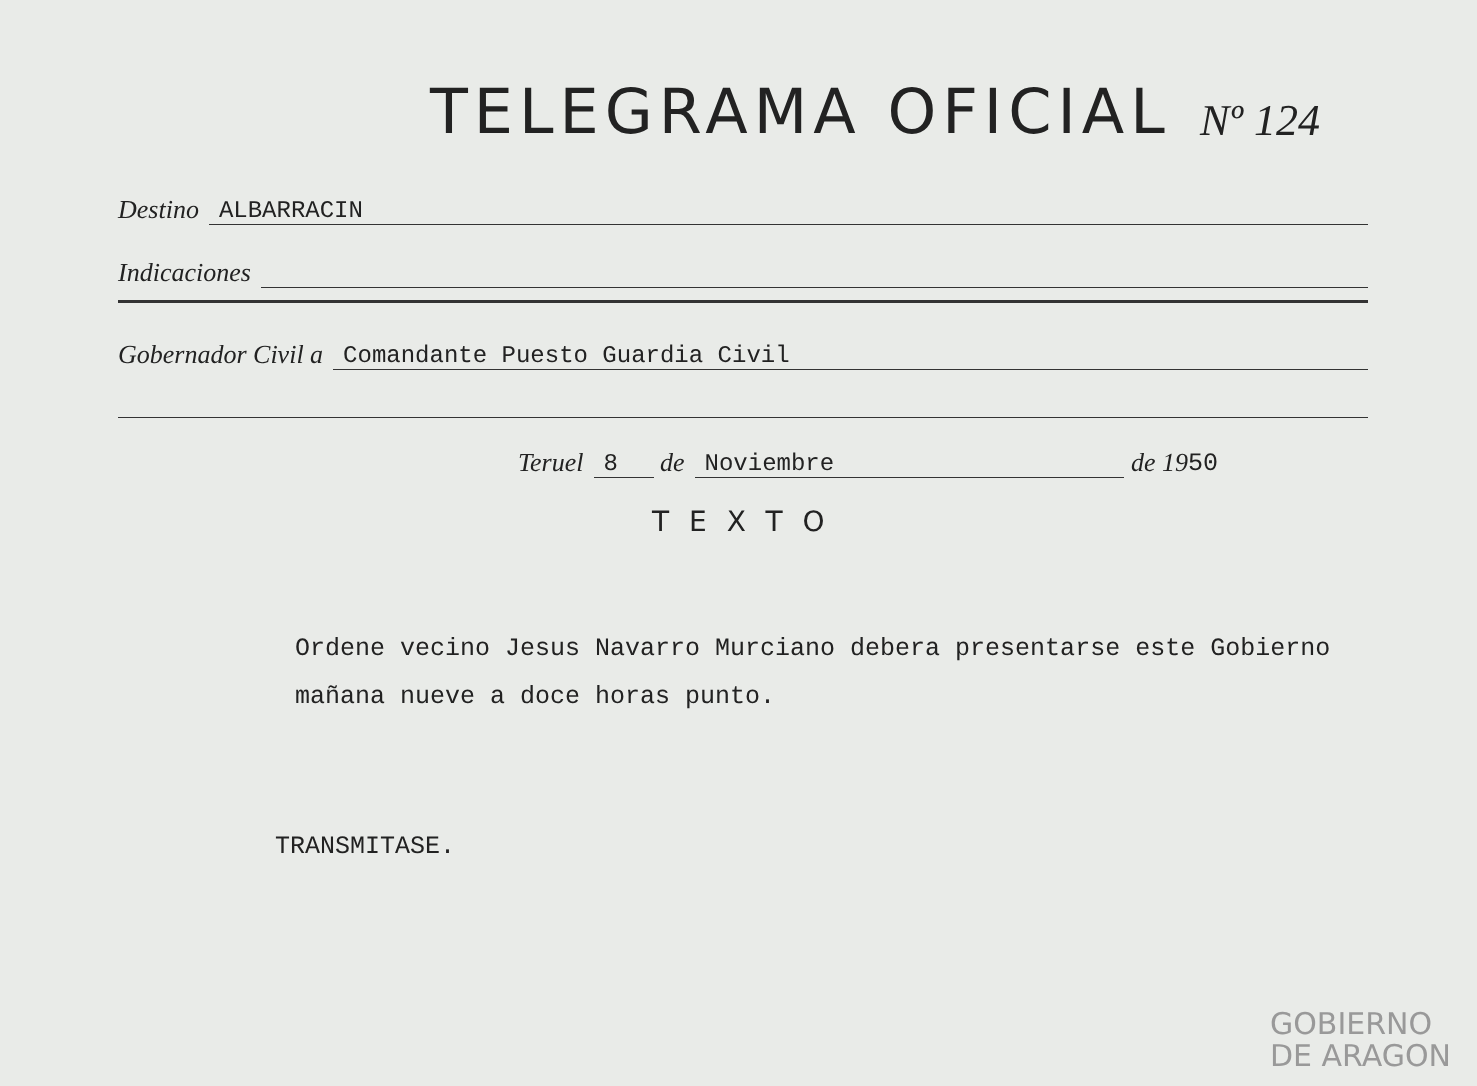TELEGRAMA OFICIAL Nº 124
Destino ALBARRACIN
Indicaciones
Gobernador Civil a Comandante Puesto Guardia Civil
Teruel 8 de Noviembre de 19 50
TEXTO
Ordene vecino Jesus Navarro Murciano debera presentarse este Gobierno mañana nueve a doce horas punto.
TRANSMITASE.
GOBIERNO
DE ARAGON